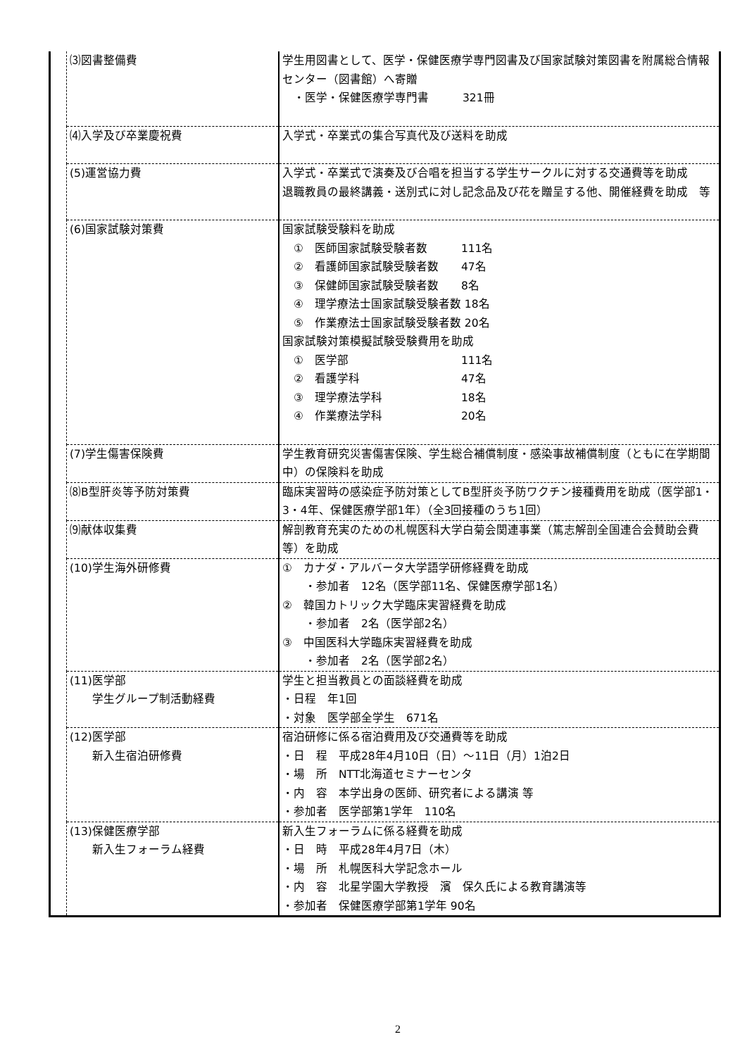| | ⑶図書整備費 | 学生用図書として、医学・保健医療学専門図書及び国家試験対策図書を附属総合情報センター（図書館）へ寄贈 ・医学・保健医療学専門書 321冊 |
| | ⑷入学及び卒業慶祝費 | 入学式・卒業式の集合写真代及び送料を助成 |
| | (5)運営協力費 | 入学式・卒業式で演奏及び合唱を担当する学生サークルに対する交通費等を助成 退職教員の最終講義・送別式に対し記念品及び花を贈呈する他、開催経費を助成 等 |
| | (6)国家試験対策費 | 国家試験受験料を助成 ① 医師国家試験受験者数 111名 ② 看護師国家試験受験者数 47名 ③ 保健師国家試験受験者数 8名 ④ 理学療法士国家試験受験者数 18名 ⑤ 作業療法士国家試験受験者数 20名 国家試験対策模擬試験受験費用を助成 ① 医学部 111名 ② 看護学科 47名 ③ 理学療法学科 18名 ④ 作業療法学科 20名 |
| | (7)学生傷害保険費 | 学生教育研究災害傷害保険、学生総合補償制度・感染事故補償制度（ともに在学期間中）の保険料を助成 |
| | ⑻B型肝炎等予防対策費 | 臨床実習時の感染症予防対策としてB型肝炎予防ワクチン接種費用を助成（医学部1・3・4年、保健医療学部1年）（全3回接種のうち1回） |
| | ⑼献体収集費 | 解剖教育充実のための札幌医科大学白菊会関連事業（篤志解剖全国連合会賛助会費等）を助成 |
| | (10)学生海外研修費 | ① カナダ・アルバータ大学語学研修経費を助成 ・参加者 12名（医学部11名、保健医療学部1名） ② 韓国カトリック大学臨床実習経費を助成 ・参加者 2名（医学部2名） ③ 中国医科大学臨床実習経費を助成 ・参加者 2名（医学部2名） |
| | (11)医学部 学生グループ制活動経費 | 学生と担当教員との面談経費を助成 ・日程 年1回 ・対象 医学部全学生 671名 |
| | (12)医学部 新入生宿泊研修費 | 宿泊研修に係る宿泊費用及び交通費等を助成 ・日 程 平成28年4月10日（日）～11日（月）1泊2日 ・場 所 NTT北海道セミナーセンタ ・内 容 本学出身の医師、研究者による講演 等 ・参加者 医学部第1学年 110名 |
| | (13)保健医療学部 新入生フォーラム経費 | 新入生フォーラムに係る経費を助成 ・日 時 平成28年4月7日（木） ・場 所 札幌医科大学記念ホール ・内 容 北星学園大学教授 濱 保久氏による教育講演等 ・参加者 保健医療学部第1学年 90名 |
2